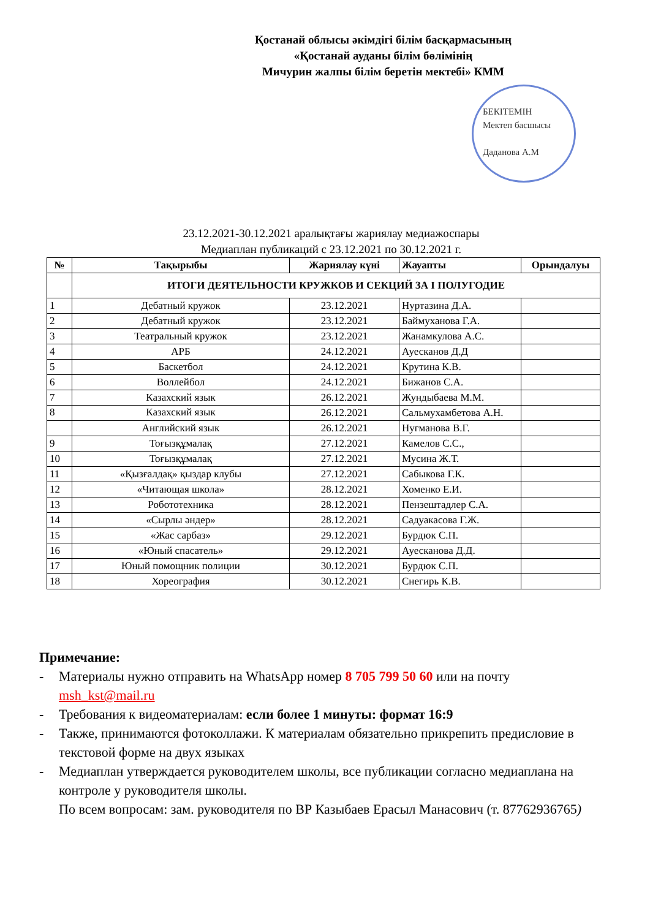Қостанай облысы әкімдігі білім басқармасының
«Қостанай ауданы білім бөлімінің
Мичурин жалпы білім беретін мектебі» КММ
БЕКІТЕМІН
Мектеп басшысы
Даданова А.М
23.12.2021-30.12.2021 аралықтағы жариялау медиажоспары
Медиаплан публикаций с 23.12.2021 по 30.12.2021 г.
| № | Тақырыбы | Жариялау күні | Жауапты | Орындалуы |
| --- | --- | --- | --- | --- |
| | ИТОГИ ДЕЯТЕЛЬНОСТИ КРУЖКОВ И СЕКЦИЙ ЗА І ПОЛУГОДИЕ | | | |
| 1 | Дебатный кружок | 23.12.2021 | Нуртазина Д.А. | |
| 2 | Дебатный кружок | 23.12.2021 | Баймуханова Г.А. | |
| 3 | Театральный кружок | 23.12.2021 | Жанамкулова А.С. | |
| 4 | АРБ | 24.12.2021 | Ауесканов Д.Д | |
| 5 | Баскетбол | 24.12.2021 | Крутина К.В. | |
| 6 | Воллейбол | 24.12.2021 | Бижанов С.А. | |
| 7 | Казахский язык | 26.12.2021 | Жундыбаева М.М. | |
| 8 | Казахский язык | 26.12.2021 | Сальмухамбетова А.Н. | |
| | Английский язык | 26.12.2021 | Нугманова В.Г. | |
| 9 | Тоғызқұмалақ | 27.12.2021 | Камелов С.С., | |
| 10 | Тоғызқұмалақ | 27.12.2021 | Мусина Ж.Т. | |
| 11 | «Қызғалдақ» қыздар клубы | 27.12.2021 | Сабыкова Г.К. | |
| 12 | «Читающая школа» | 28.12.2021 | Хоменко Е.И. | |
| 13 | Робототехника | 28.12.2021 | Пензештадлер С.А. | |
| 14 | «Сырлы әндер» | 28.12.2021 | Садуакасова Г.Ж. | |
| 15 | «Жас сарбаз» | 29.12.2021 | Бурдюк С.П. | |
| 16 | «Юный спасатель» | 29.12.2021 | Ауесканова Д.Д. | |
| 17 | Юный помощник полиции | 30.12.2021 | Бурдюк С.П. | |
| 18 | Хореография | 30.12.2021 | Снегирь К.В. | |
Примечание:
- Материалы нужно отправить на WhatsApp номер 8 705 799 50 60 или на почту msh_kst@mail.ru
- Требования к видеоматериалам: если более 1 минуты: формат 16:9
- Также, принимаются фотоколлажи. К материалам обязательно прикрепить предисловие в текстовой форме на двух языках
- Медиаплан утверждается руководителем школы, все публикации согласно медиаплана на контроле у руководителя школы.
По всем вопросам: зам. руководителя по ВР Казыбаев Ерасыл Манасович (т. 87762936765)